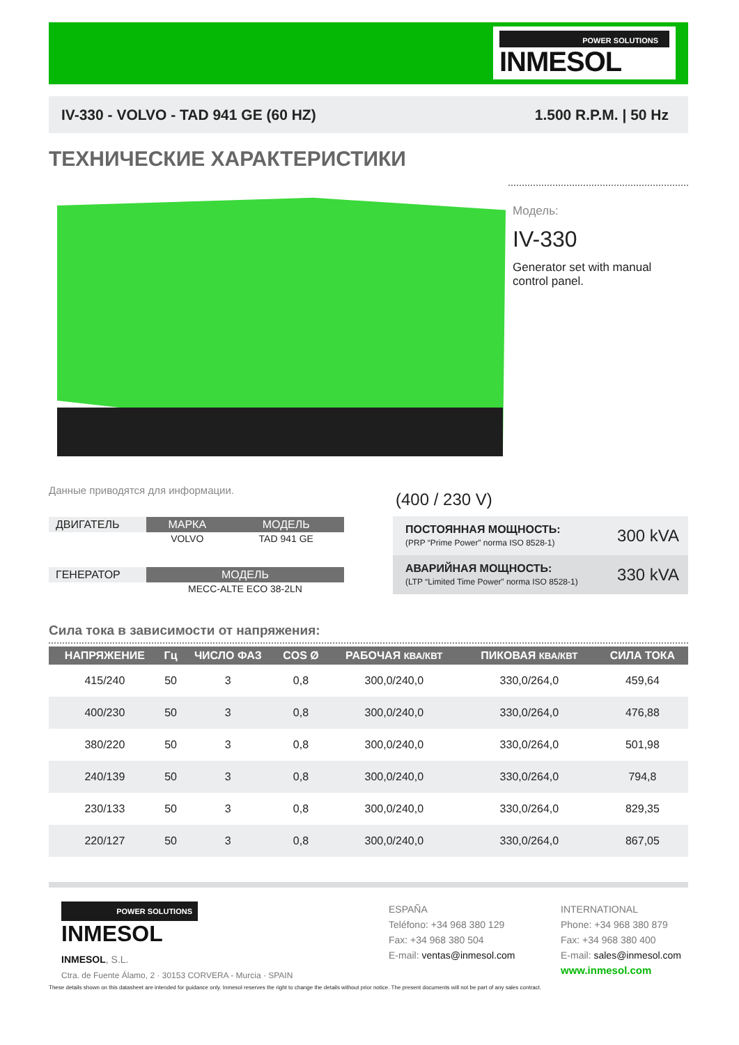POWER SOLUTIONS
INMESOL
IV-330 - VOLVO - TAD 941 GE (60 HZ) 1.500 R.P.M. | 50 Hz
ТЕХНИЧЕСКИЕ ХАРАКТЕРИСТИКИ
Модель:
IV-330
Generator set with manual control panel.
Данные приводятся для информации.
| ДВИГАТЕЛЬ | МАРКА | МОДЕЛЬ |
| | VOLVO | TAD 941 GE |
| ГЕНЕРАТОР | МОДЕЛЬ | |
| | MECC-ALTE ECO 38-2LN | |
(400 / 230 V)
| ПОСТОЯННАЯ МОЩНОСТЬ: (PRP “Prime Power” norma ISO 8528-1) | 300 kVA |
| АВАРИЙНАЯ МОЩНОСТЬ: (LTP “Limited Time Power” norma ISO 8528-1) | 330 kVA |
Сила тока в зависимости от напряжения:
| НАПРЯЖЕНИЕ | Гц | ЧИСЛО ФАЗ | COS Ø | РАБОЧАЯ КВА/КВТ | ПИКОВАЯ КВА/КВТ | СИЛА ТОКА |
| --- | --- | --- | --- | --- | --- | --- |
| 415/240 | 50 | 3 | 0,8 | 300,0/240,0 | 330,0/264,0 | 459,64 |
| 400/230 | 50 | 3 | 0,8 | 300,0/240,0 | 330,0/264,0 | 476,88 |
| 380/220 | 50 | 3 | 0,8 | 300,0/240,0 | 330,0/264,0 | 501,98 |
| 240/139 | 50 | 3 | 0,8 | 300,0/240,0 | 330,0/264,0 | 794,8 |
| 230/133 | 50 | 3 | 0,8 | 300,0/240,0 | 330,0/264,0 | 829,35 |
| 220/127 | 50 | 3 | 0,8 | 300,0/240,0 | 330,0/264,0 | 867,05 |
POWER SOLUTIONS
INMESOL
INMESOL, S.L.
Ctra. de Fuente Álamo, 2 · 30153 CORVERA - Murcia · SPAIN
ESPAÑA
Teléfono: +34 968 380 129
Fax: +34 968 380 504
E-mail: ventas@inmesol.com
INTERNATIONAL
Phone: +34 968 380 879
Fax: +34 968 380 400
E-mail: sales@inmesol.com
www.inmesol.com
These details shown on this datasheet are intended for guidance only. Inmesol reserves the right to change the details without prior notice. The present documents will not be part of any sales contract.